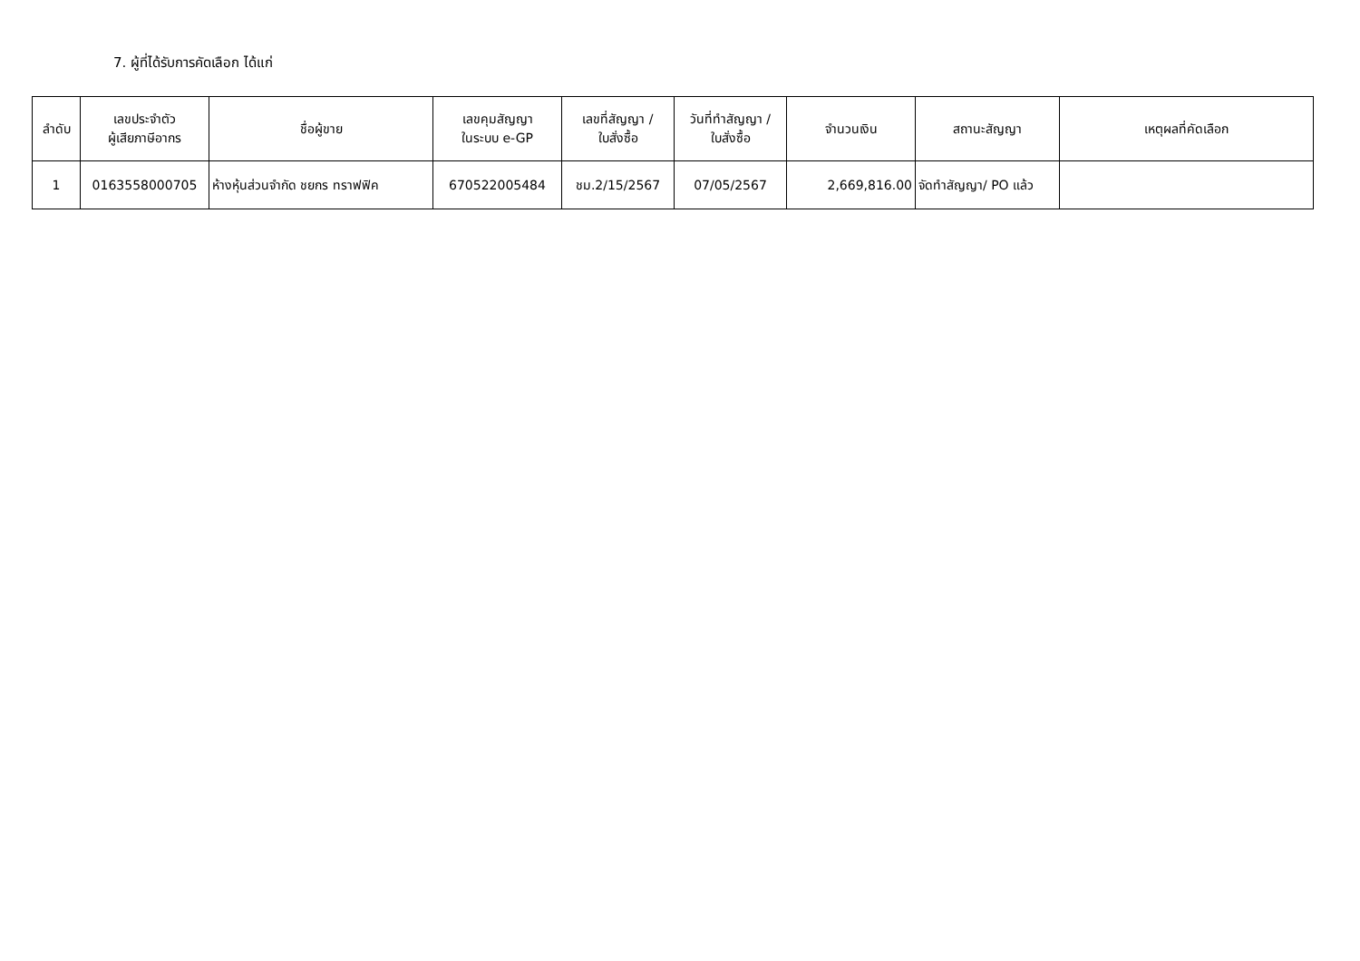7. ผู้ที่ได้รับการคัดเลือก ได้แก่
| ลำดับ | เลขประจำตัว ผู้เสียภาษีอากร | ชื่อผู้ขาย | เลขคุมสัญญา ในระบบ e-GP | เลขที่สัญญา / ใบสั่งซื้อ | วันที่ทำสัญญา / ใบสั่งซื้อ | จำนวนเงิน | สถานะสัญญา | เหตุผลที่คัดเลือก |
| --- | --- | --- | --- | --- | --- | --- | --- | --- |
| 1 | 0163558000705 | ห้างหุ้นส่วนจำกัด ชยกร ทราฟฟิค | 670522005484 | ชม.2/15/2567 | 07/05/2567 | 2,669,816.00 | จัดทำสัญญา/ PO แล้ว | |